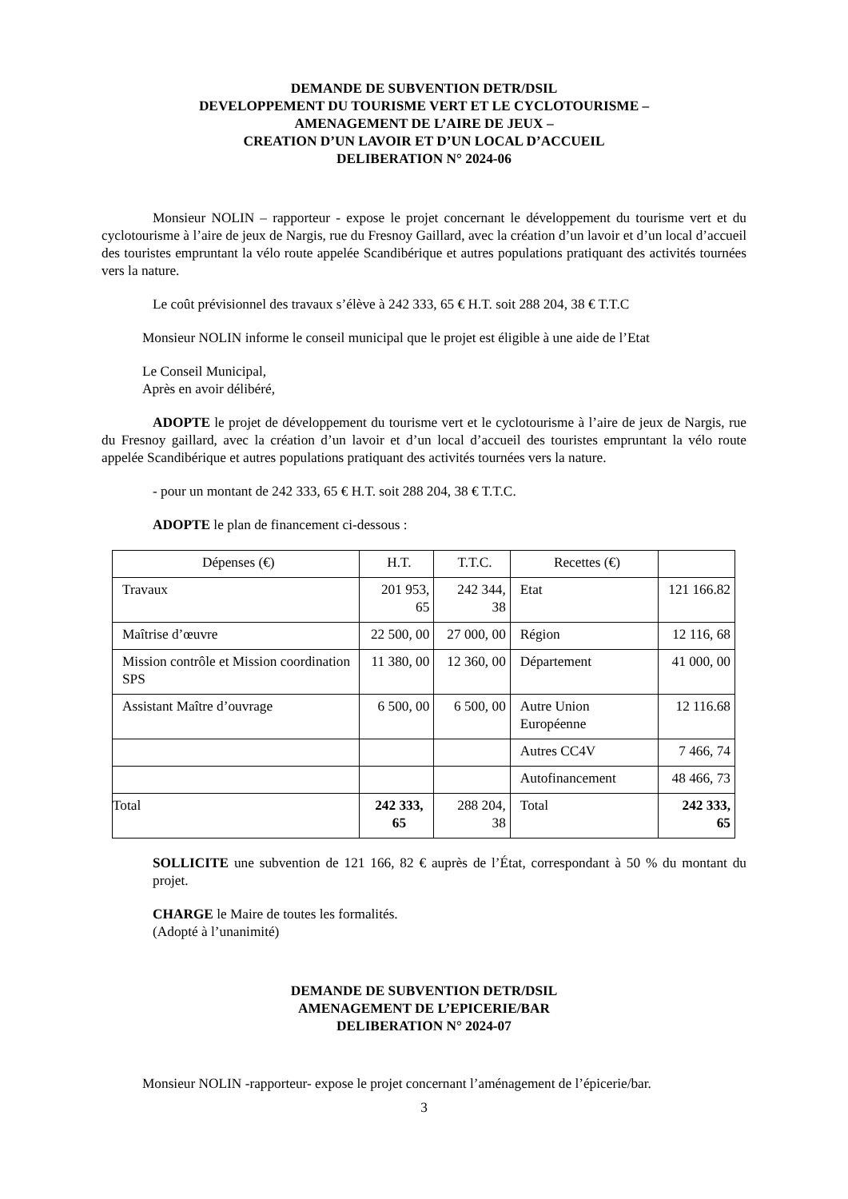DEMANDE DE SUBVENTION DETR/DSIL
DEVELOPPEMENT DU TOURISME VERT ET LE CYCLOTOURISME –
AMENAGEMENT DE L’AIRE DE JEUX –
CREATION D’UN LAVOIR ET D’UN LOCAL D’ACCUEIL
DELIBERATION N° 2024-06
Monsieur NOLIN – rapporteur - expose le projet concernant le développement du tourisme vert et du cyclotourisme à l’aire de jeux de Nargis, rue du Fresnoy Gaillard, avec la création d’un lavoir et d’un local d’accueil des touristes empruntant la vélo route appelée Scandibérique et autres populations pratiquant des activités tournées vers la nature.
Le coût prévisionnel des travaux s’élève à 242 333, 65 € H.T. soit 288 204, 38 € T.T.C
Monsieur NOLIN informe le conseil municipal que le projet est éligible à une aide de l’Etat
Le Conseil Municipal,
Après en avoir délibéré,
ADOPTE le projet de développement du tourisme vert et le cyclotourisme à l’aire de jeux de Nargis, rue du Fresnoy gaillard, avec la création d’un lavoir et d’un local d’accueil des touristes empruntant la vélo route appelée Scandibérique et autres populations pratiquant des activités tournées vers la nature.
- pour un montant de 242 333, 65 € H.T. soit 288 204, 38 € T.T.C.
ADOPTE le plan de financement ci-dessous :
| Dépenses (€) | H.T. | T.T.C. | Recettes (€) | |
| --- | --- | --- | --- | --- |
| Travaux | 201 953, 65 | 242 344, 38 | Etat | 121 166.82 |
| Maîtrise d’œuvre | 22 500, 00 | 27 000, 00 | Région | 12 116, 68 |
| Mission contrôle et Mission coordination SPS | 11 380, 00 | 12 360, 00 | Département | 41 000, 00 |
| Assistant Maître d’ouvrage | 6 500, 00 | 6 500, 00 | Autre Union Européenne | 12 116.68 |
| | | | Autres CC4V | 7 466, 74 |
| | | | Autofinancement | 48 466, 73 |
| Total | 242 333, 65 | 288 204, 38 | Total | 242 333, 65 |
SOLLICITE une subvention de 121 166, 82 € auprès de l’État, correspondant à 50 % du montant du projet.
CHARGE le Maire de toutes les formalités.
(Adopté à l’unanimité)
DEMANDE DE SUBVENTION DETR/DSIL
AMENAGEMENT DE L’EPICERIE/BAR
DELIBERATION N° 2024-07
Monsieur NOLIN -rapporteur- expose le projet concernant l’aménagement de l’épicerie/bar.
3